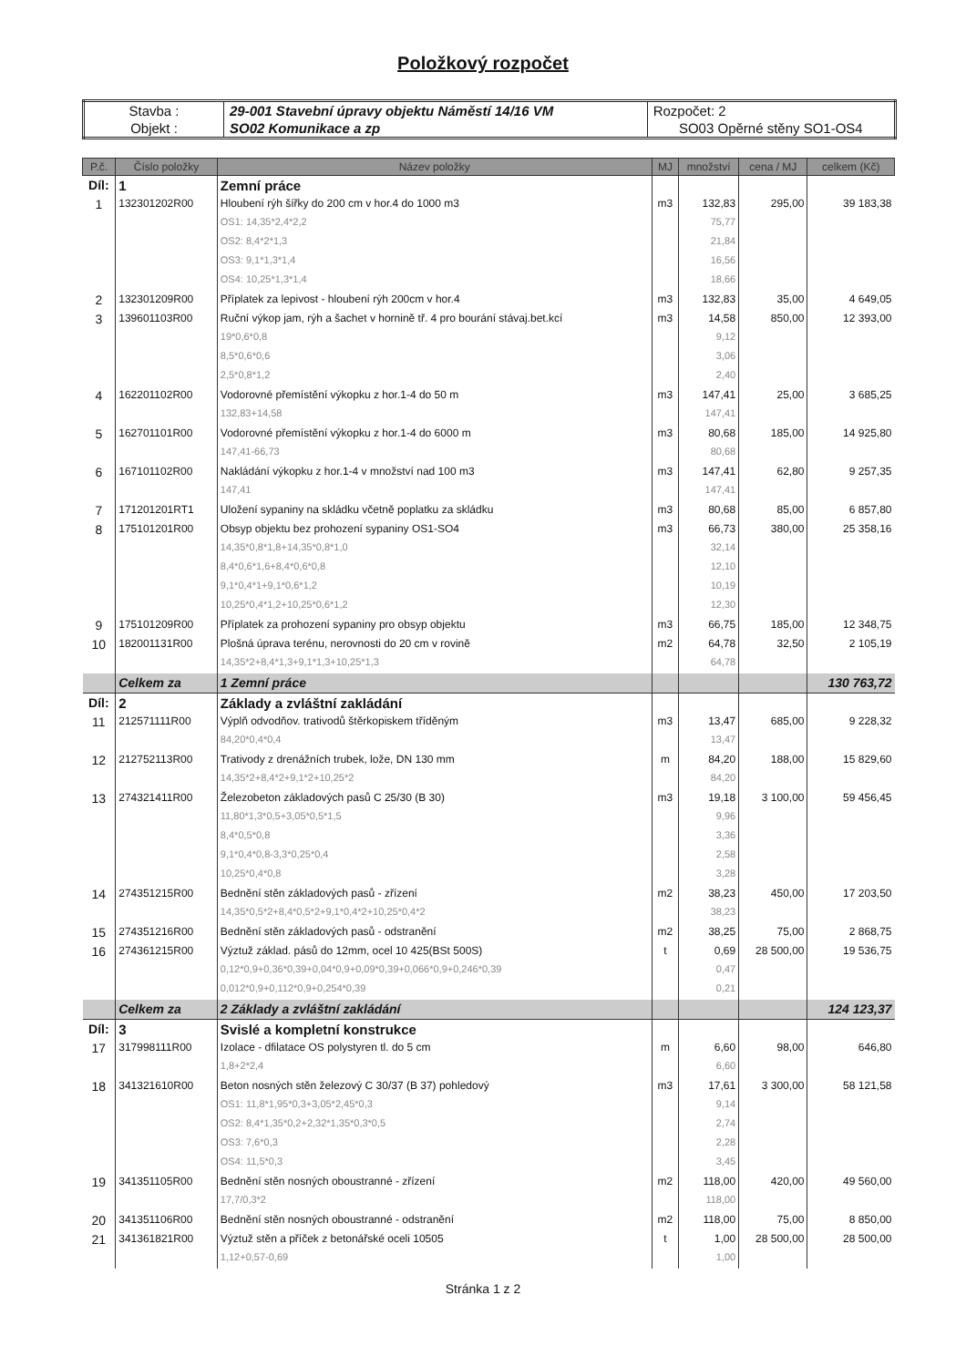Položkový rozpočet
| Stavba : | 29-001 Stavební úpravy objektu Náměstí 14/16 VM | Rozpočet: 2 |
| Objekt : | SO02 Komunikace a zp | SO03 Opěrné stěny SO1-OS4 |
| P.č. | Číslo položky | Název položky | MJ | množství | cena / MJ | celkem (Kč) |
| --- | --- | --- | --- | --- | --- | --- |
| Díl: | 1 | Zemní práce | | | | |
| 1 | 132301202R00 | Hloubení rýh šířky do 200 cm v hor.4 do 1000 m3 | m3 | 132,83 | 295,00 | 39 183,38 |
| | | OS1: 14,35*2,4*2,2 | | 75,77 | | |
| | | OS2: 8,4*2*1,3 | | 21,84 | | |
| | | OS3: 9,1*1,3*1,4 | | 16,56 | | |
| | | OS4: 10,25*1,3*1,4 | | 18,66 | | |
| 2 | 132301209R00 | Příplatek za lepivost - hloubení rýh 200cm v hor.4 | m3 | 132,83 | 35,00 | 4 649,05 |
| 3 | 139601103R00 | Ruční výkop jam, rýh a šachet v hornině tř. 4 pro bourání stávaj.bet.kcí | m3 | 14,58 | 850,00 | 12 393,00 |
| | | 19*0,6*0,8 | | 9,12 | | |
| | | 8,5*0,6*0,6 | | 3,06 | | |
| | | 2,5*0,8*1,2 | | 2,40 | | |
| 4 | 162201102R00 | Vodorovné přemístění výkopku z hor.1-4 do 50 m | m3 | 147,41 | 25,00 | 3 685,25 |
| | | 132,83+14,58 | | 147,41 | | |
| 5 | 162701101R00 | Vodorovné přemístění výkopku z hor.1-4 do 6000 m | m3 | 80,68 | 185,00 | 14 925,80 |
| | | 147,41-66,73 | | 80,68 | | |
| 6 | 167101102R00 | Nakládání výkopku z hor.1-4 v množství nad 100 m3 | m3 | 147,41 | 62,80 | 9 257,35 |
| | | 147,41 | | 147,41 | | |
| 7 | 171201201RT1 | Uložení sypaniny na skládku včetně poplatku za skládku | m3 | 80,68 | 85,00 | 6 857,80 |
| 8 | 175101201R00 | Obsyp objektu bez prohození sypaniny OS1-SO4 | m3 | 66,73 | 380,00 | 25 358,16 |
| | | 14,35*0,8*1,8+14,35*0,8*1,0 | | 32,14 | | |
| | | 8,4*0,6*1,6+8,4*0,6*0,8 | | 12,10 | | |
| | | 9,1*0,4*1+9,1*0,6*1,2 | | 10,19 | | |
| | | 10,25*0,4*1,2+10,25*0,6*1,2 | | 12,30 | | |
| 9 | 175101209R00 | Příplatek za prohození sypaniny pro obsyp objektu | m3 | 66,75 | 185,00 | 12 348,75 |
| 10 | 182001131R00 | Plošná úprava terénu, nerovnosti do 20 cm v rovině | m2 | 64,78 | 32,50 | 2 105,19 |
| | | 14,35*2+8,4*1,3+9,1*1,3+10,25*1,3 | | 64,78 | | |
| | Celkem za | 1 Zemní práce | | | | 130 763,72 |
| Díl: | 2 | Základy a zvláštní zakládání | | | | |
| 11 | 212571111R00 | Výplň odvodňov. trativodů štěrkopiskem tříděným | m3 | 13,47 | 685,00 | 9 228,32 |
| | | 84,20*0,4*0,4 | | 13,47 | | |
| 12 | 212752113R00 | Trativody z drenážních trubek, lože, DN 130 mm | m | 84,20 | 188,00 | 15 829,60 |
| | | 14,35*2+8,4*2+9,1*2+10,25*2 | | 84,20 | | |
| 13 | 274321411R00 | Železobeton základových pasů C 25/30 (B 30) | m3 | 19,18 | 3 100,00 | 59 456,45 |
| | | 11,80*1,3*0,5+3,05*0,5*1,5 | | 9,96 | | |
| | | 8,4*0,5*0,8 | | 3,36 | | |
| | | 9,1*0,4*0,8-3,3*0,25*0,4 | | 2,58 | | |
| | | 10,25*0,4*0,8 | | 3,28 | | |
| 14 | 274351215R00 | Bednění stěn základových pasů - zřízení | m2 | 38,23 | 450,00 | 17 203,50 |
| | | 14,35*0,5*2+8,4*0,5*2+9,1*0,4*2+10,25*0,4*2 | | 38,23 | | |
| 15 | 274351216R00 | Bednění stěn základových pasů - odstranění | m2 | 38,25 | 75,00 | 2 868,75 |
| 16 | 274361215R00 | Výztuž základ. pásů do 12mm, ocel 10 425(BSt 500S) | t | 0,69 | 28 500,00 | 19 536,75 |
| | | 0,12*0,9+0,36*0,39+0,04*0,9+0,09*0,39+0,066*0,9+0,246*0,39 | | 0,47 | | |
| | | 0,012*0,9+0,112*0,9+0,254*0,39 | | 0,21 | | |
| | Celkem za | 2 Základy a zvláštní zakládání | | | | 124 123,37 |
| Díl: | 3 | Svislé a kompletní konstrukce | | | | |
| 17 | 317998111R00 | Izolace - dfilatace OS polystyren tl. do 5 cm | m | 6,60 | 98,00 | 646,80 |
| | | 1,8+2*2,4 | | 6,60 | | |
| 18 | 341321610R00 | Beton nosných stěn železový C 30/37 (B 37) pohledový | m3 | 17,61 | 3 300,00 | 58 121,58 |
| | | OS1: 11,8*1,95*0,3+3,05*2,45*0,3 | | 9,14 | | |
| | | OS2: 8,4*1,35*0,2+2,32*1,35*0,3*0,5 | | 2,74 | | |
| | | OS3: 7,6*0,3 | | 2,28 | | |
| | | OS4: 11,5*0,3 | | 3,45 | | |
| 19 | 341351105R00 | Bednění stěn nosných oboustranné - zřízení | m2 | 118,00 | 420,00 | 49 560,00 |
| | | 17,7/0,3*2 | | 118,00 | | |
| 20 | 341351106R00 | Bednění stěn nosných oboustranné - odstranění | m2 | 118,00 | 75,00 | 8 850,00 |
| 21 | 341361821R00 | Výztuž stěn a příček z betonářské oceli 10505 | t | 1,00 | 28 500,00 | 28 500,00 |
| | | 1,12+0,57-0,69 | | 1,00 | | |
Stránka 1 z 2